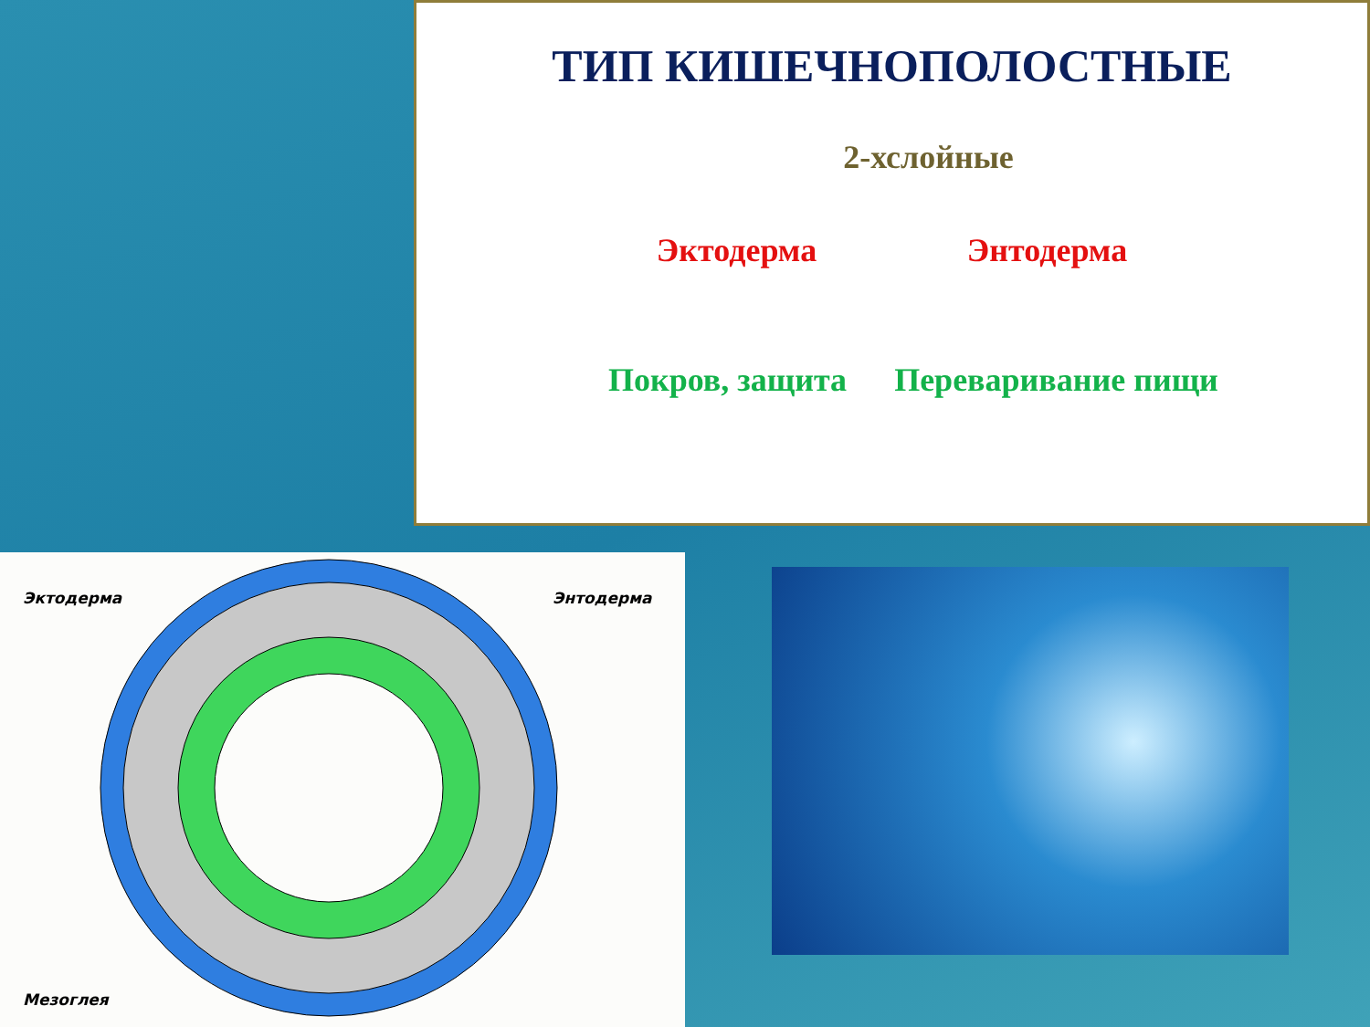ТИП КИШЕЧНОПОЛОСТНЫЕ
2-хслойные
Эктодерма Энтодерма
Покров, защита Переваривание пищи
Эктодерма Энтодерма
Мезоглея